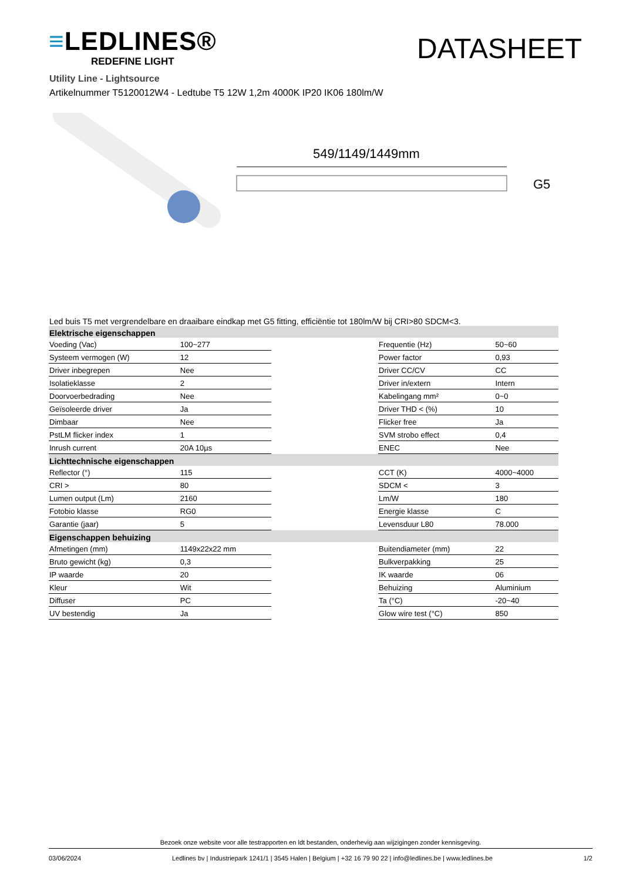≡LEDLINES®
REDEFINE LIGHT
DATASHEET
Utility Line - Lightsource
Artikelnummer T5120012W4 - Ledtube T5 12W 1,2m 4000K IP20 IK06 180lm/W
549/1149/1449mm
G5
Led buis T5 met vergrendelbare en draaibare eindkap met G5 fitting, efficiëntie tot 180lm/W bij CRI>80 SDCM<3.
| Elektrische eigenschappen | | | | |
| --- | --- | --- | --- | --- |
| Voeding (Vac) | 100~277 | | Frequentie (Hz) | 50~60 |
| Systeem vermogen (W) | 12 | | Power factor | 0,93 |
| Driver inbegrepen | Nee | | Driver CC/CV | CC |
| Isolatieklasse | 2 | | Driver in/extern | Intern |
| Doorvoerbedrading | Nee | | Kabelingang mm² | 0~0 |
| Geïsoleerde driver | Ja | | Driver THD < (%) | 10 |
| Dimbaar | Nee | | Flicker free | Ja |
| PstLM flicker index | 1 | | SVM strobo effect | 0,4 |
| Inrush current | 20A 10µs | | ENEC | Nee |
| Lichttechnische eigenschappen | | | | |
| Reflector (°) | 115 | | CCT (K) | 4000~4000 |
| CRI > | 80 | | SDCM < | 3 |
| Lumen output (Lm) | 2160 | | Lm/W | 180 |
| Fotobio klasse | RG0 | | Energie klasse | C |
| Garantie (jaar) | 5 | | Levensduur L80 | 78.000 |
| Eigenschappen behuizing | | | | |
| Afmetingen (mm) | 1149x22x22 mm | | Buitendiameter (mm) | 22 |
| Bruto gewicht (kg) | 0,3 | | Bulkverpakking | 25 |
| IP waarde | 20 | | IK waarde | 06 |
| Kleur | Wit | | Behuizing | Aluminium |
| Diffuser | PC | | Ta (°C) | -20~40 |
| UV bestendig | Ja | | Glow wire test (°C) | 850 |
Bezoek onze website voor alle testrapporten en ldt bestanden, onderhevig aan wijzigingen zonder kennisgeving.
03/06/2024 Ledlines bv | Industriepark 1241/1 | 3545 Halen | Belgium | +32 16 79 90 22 | info@ledlines.be | www.ledlines.be 1/2